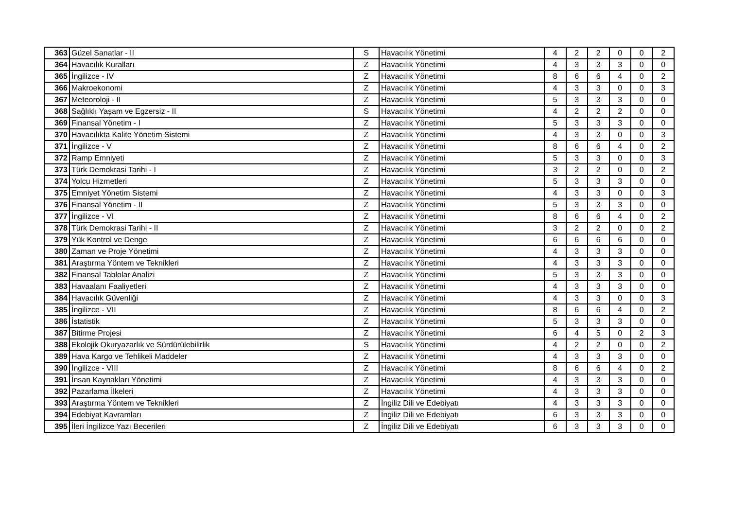| 363 | Güzel Sanatlar - II | S | Havacılık Yönetimi | 4 | 2 | 2 | 0 | 0 | 2 |
| 364 | Havacılık Kuralları | Z | Havacılık Yönetimi | 4 | 3 | 3 | 3 | 0 | 0 |
| 365 | İngilizce - IV | Z | Havacılık Yönetimi | 8 | 6 | 6 | 4 | 0 | 2 |
| 366 | Makroekonomi | Z | Havacılık Yönetimi | 4 | 3 | 3 | 0 | 0 | 3 |
| 367 | Meteoroloji - II | Z | Havacılık Yönetimi | 5 | 3 | 3 | 3 | 0 | 0 |
| 368 | Sağlıklı Yaşam ve Egzersiz - II | S | Havacılık Yönetimi | 4 | 2 | 2 | 2 | 0 | 0 |
| 369 | Finansal Yönetim - I | Z | Havacılık Yönetimi | 5 | 3 | 3 | 3 | 0 | 0 |
| 370 | Havacılıkta Kalite Yönetim Sistemi | Z | Havacılık Yönetimi | 4 | 3 | 3 | 0 | 0 | 3 |
| 371 | İngilizce - V | Z | Havacılık Yönetimi | 8 | 6 | 6 | 4 | 0 | 2 |
| 372 | Ramp Emniyeti | Z | Havacılık Yönetimi | 5 | 3 | 3 | 0 | 0 | 3 |
| 373 | Türk Demokrasi Tarihi - I | Z | Havacılık Yönetimi | 3 | 2 | 2 | 0 | 0 | 2 |
| 374 | Yolcu Hizmetleri | Z | Havacılık Yönetimi | 5 | 3 | 3 | 3 | 0 | 0 |
| 375 | Emniyet Yönetim Sistemi | Z | Havacılık Yönetimi | 4 | 3 | 3 | 0 | 0 | 3 |
| 376 | Finansal Yönetim - II | Z | Havacılık Yönetimi | 5 | 3 | 3 | 3 | 0 | 0 |
| 377 | İngilizce - VI | Z | Havacılık Yönetimi | 8 | 6 | 6 | 4 | 0 | 2 |
| 378 | Türk Demokrasi Tarihi - II | Z | Havacılık Yönetimi | 3 | 2 | 2 | 0 | 0 | 2 |
| 379 | Yük Kontrol ve Denge | Z | Havacılık Yönetimi | 6 | 6 | 6 | 6 | 0 | 0 |
| 380 | Zaman ve Proje Yönetimi | Z | Havacılık Yönetimi | 4 | 3 | 3 | 3 | 0 | 0 |
| 381 | Araştırma Yöntem ve Teknikleri | Z | Havacılık Yönetimi | 4 | 3 | 3 | 3 | 0 | 0 |
| 382 | Finansal Tablolar Analizi | Z | Havacılık Yönetimi | 5 | 3 | 3 | 3 | 0 | 0 |
| 383 | Havaalanı Faaliyetleri | Z | Havacılık Yönetimi | 4 | 3 | 3 | 3 | 0 | 0 |
| 384 | Havacılık Güvenliği | Z | Havacılık Yönetimi | 4 | 3 | 3 | 0 | 0 | 3 |
| 385 | İngilizce - VII | Z | Havacılık Yönetimi | 8 | 6 | 6 | 4 | 0 | 2 |
| 386 | İstatistik | Z | Havacılık Yönetimi | 5 | 3 | 3 | 3 | 0 | 0 |
| 387 | Bitirme Projesi | Z | Havacılık Yönetimi | 6 | 4 | 5 | 0 | 2 | 3 |
| 388 | Ekolojik Okuryazarlık ve Sürdürülebilirlik | S | Havacılık Yönetimi | 4 | 2 | 2 | 0 | 0 | 2 |
| 389 | Hava Kargo ve Tehlikeli Maddeler | Z | Havacılık Yönetimi | 4 | 3 | 3 | 3 | 0 | 0 |
| 390 | İngilizce - VIII | Z | Havacılık Yönetimi | 8 | 6 | 6 | 4 | 0 | 2 |
| 391 | İnsan Kaynakları Yönetimi | Z | Havacılık Yönetimi | 4 | 3 | 3 | 3 | 0 | 0 |
| 392 | Pazarlama İlkeleri | Z | Havacılık Yönetimi | 4 | 3 | 3 | 3 | 0 | 0 |
| 393 | Araştırma Yöntem ve Teknikleri | Z | İngiliz Dili ve Edebiyatı | 4 | 3 | 3 | 3 | 0 | 0 |
| 394 | Edebiyat Kavramları | Z | İngiliz Dili ve Edebiyatı | 6 | 3 | 3 | 3 | 0 | 0 |
| 395 | İleri İngilizce Yazı Becerileri | Z | İngiliz Dili ve Edebiyatı | 6 | 3 | 3 | 3 | 0 | 0 |